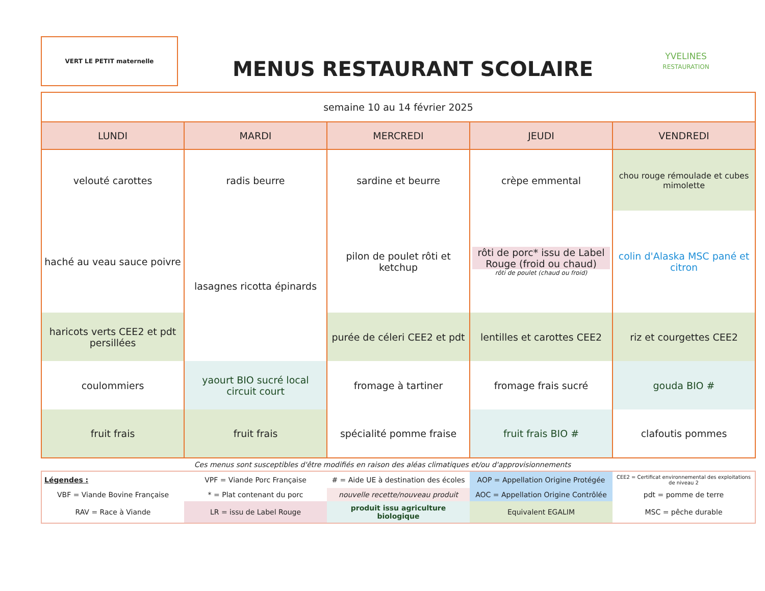VERT LE PETIT maternelle
MENUS RESTAURANT SCOLAIRE
YVELINES
RESTAURATION
| semaine 10 au 14 février 2025 | | | | |
| LUNDI | MARDI | MERCREDI | JEUDI | VENDREDI |
| velouté carottes | radis beurre | sardine et beurre | crèpe emmental | chou rouge rémoulade et cubes mimolette |
| haché au veau sauce poivre | lasagnes ricotta épinards | pilon de poulet rôti et ketchup | rôti de porc* issu de Label Rouge (froid ou chaud) rôti de poulet (chaud ou froid) | colin d'Alaska MSC pané et citron |
| haricots verts CEE2 et pdt persillées | | purée de céleri CEE2 et pdt | lentilles et carottes CEE2 | riz et courgettes CEE2 |
| coulommiers | yaourt BIO sucré local circuit court | fromage à tartiner | fromage frais sucré | gouda BIO # |
| fruit frais | fruit frais | spécialité pomme fraise | fruit frais BIO # | clafoutis pommes |
Ces menus sont susceptibles d'être modifiés en raison des aléas climatiques et/ou d'approvisionnements
| Légendes : | VPF = Viande Porc Française | # = Aide UE à destination des écoles | AOP = Appellation Origine Protégée | CEE2 = Certificat environnemental des exploitations de niveau 2 |
| VBF = Viande Bovine Française | * = Plat contenant du porc | nouvelle recette/nouveau produit | AOC = Appellation Origine Contrôlée | pdt = pomme de terre |
| RAV = Race à Viande | LR = issu de Label Rouge | produit issu agriculture biologique | Equivalent EGALIM | MSC = pêche durable |